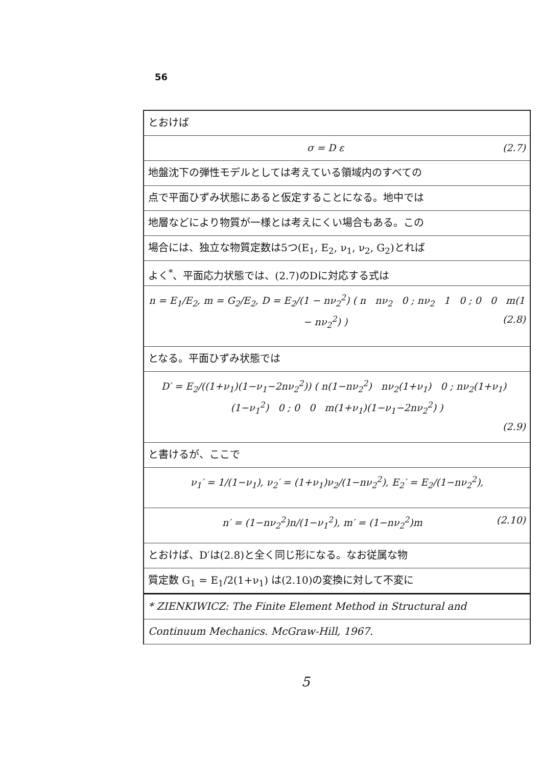56
とおけば
σ = D ε (2.7)
地盤沈下の弾性モデルとしては考えている領域内のすべての
点で平面ひずみ状態にあると仮定することになる。地中では
地層などにより物質が一様とは考えにくい場合もある。この
場合には、独立な物質定数は5つ(E<sub>1</sub>, E<sub>2</sub>, ν<sub>1</sub>, ν<sub>2</sub>, G<sub>2</sub>)とれば
よく<sup>*</sup>、平面応力状態では、(2.7)のDに対応する式は
n = E<sub>1</sub>/E<sub>2</sub>, m = G<sub>2</sub>/E<sub>2</sub>, D = E<sub>2</sub>/(1 − nν<sub>2</sub><sup>2</sup>) ( n nν<sub>2</sub> 0 ; nν<sub>2</sub> 1 0 ; 0 0 m(1 − nν<sub>2</sub><sup>2</sup>) ) (2.8)
となる。平面ひずみ状態では
D′ = E<sub>2</sub>/((1+ν<sub>1</sub>)(1−ν<sub>1</sub>−2nν<sub>2</sub><sup>2</sup>)) ( n(1−nν<sub>2</sub><sup>2</sup>) nν<sub>2</sub>(1+ν<sub>1</sub>) 0 ; nν<sub>2</sub>(1+ν<sub>1</sub>) (1−ν<sub>1</sub><sup>2</sup>) 0 ; 0 0 m(1+ν<sub>1</sub>)(1−ν<sub>1</sub>−2nν<sub>2</sub><sup>2</sup>) )
(2.9)
と書けるが、ここで
ν<sub>1</sub>′ = 1/(1−ν<sub>1</sub>), ν<sub>2</sub>′ = (1+ν<sub>1</sub>)ν<sub>2</sub>/(1−nν<sub>2</sub><sup>2</sup>), E<sub>2</sub>′ = E<sub>2</sub>/(1−nν<sub>2</sub><sup>2</sup>),
n′ = (1−nν<sub>2</sub><sup>2</sup>)n/(1−ν<sub>1</sub><sup>2</sup>), m′ = (1−nν<sub>2</sub><sup>2</sup>)m (2.10)
とおけば、D′は(2.8)と全く同じ形になる。なお従属な物
質定数 G<sub>1</sub> = E<sub>1</sub>/2(1+ν<sub>1</sub>) は(2.10)の変換に対して不変に
* ZIENKIWICZ: The Finite Element Method in Structural and
Continuum Mechanics. McGraw-Hill, 1967.
5